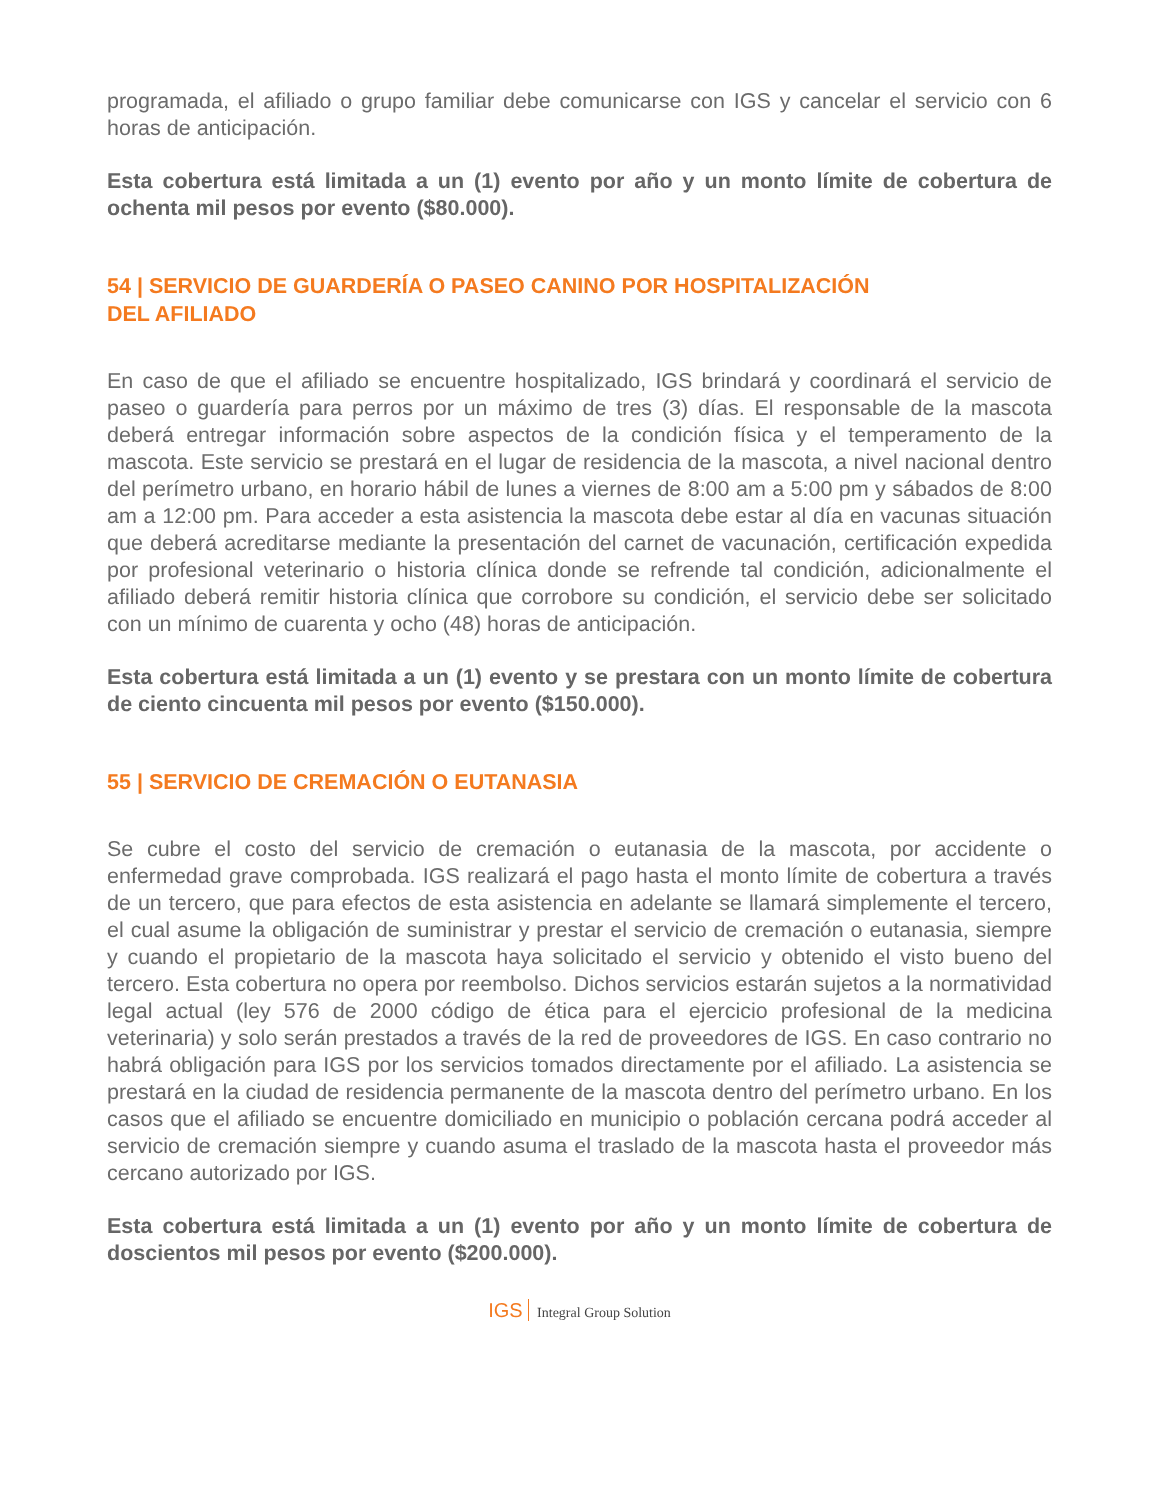programada, el afiliado o grupo familiar debe comunicarse con IGS y cancelar el servicio con 6 horas de anticipación.
Esta cobertura está limitada a un (1) evento por año y un monto límite de cobertura de ochenta mil pesos por evento ($80.000).
54 | SERVICIO DE GUARDERÍA O PASEO CANINO POR HOSPITALIZACIÓN
DEL AFILIADO
En caso de que el afiliado se encuentre hospitalizado, IGS brindará y coordinará el servicio de paseo o guardería para perros por un máximo de tres (3) días. El responsable de la mascota deberá entregar información sobre aspectos de la condición física y el temperamento de la mascota. Este servicio se prestará en el lugar de residencia de la mascota, a nivel nacional dentro del perímetro urbano, en horario hábil de lunes a viernes de 8:00 am a 5:00 pm y sábados de 8:00 am a 12:00 pm. Para acceder a esta asistencia la mascota debe estar al día en vacunas situación que deberá acreditarse mediante la presentación del carnet de vacunación, certificación expedida por profesional veterinario o historia clínica donde se refrende tal condición, adicionalmente el afiliado deberá remitir historia clínica que corrobore su condición, el servicio debe ser solicitado con un mínimo de cuarenta y ocho (48) horas de anticipación.
Esta cobertura está limitada a un (1) evento y se prestara con un monto límite de cobertura de ciento cincuenta mil pesos por evento ($150.000).
55 | SERVICIO DE CREMACIÓN O EUTANASIA
Se cubre el costo del servicio de cremación o eutanasia de la mascota, por accidente o enfermedad grave comprobada. IGS realizará el pago hasta el monto límite de cobertura a través de un tercero, que para efectos de esta asistencia en adelante se llamará simplemente el tercero, el cual asume la obligación de suministrar y prestar el servicio de cremación o eutanasia, siempre y cuando el propietario de la mascota haya solicitado el servicio y obtenido el visto bueno del tercero. Esta cobertura no opera por reembolso. Dichos servicios estarán sujetos a la normatividad legal actual (ley 576 de 2000 código de ética para el ejercicio profesional de la medicina veterinaria) y solo serán prestados a través de la red de proveedores de IGS. En caso contrario no habrá obligación para IGS por los servicios tomados directamente por el afiliado. La asistencia se prestará en la ciudad de residencia permanente de la mascota dentro del perímetro urbano. En los casos que el afiliado se encuentre domiciliado en municipio o población cercana podrá acceder al servicio de cremación siempre y cuando asuma el traslado de la mascota hasta el proveedor más cercano autorizado por IGS.
Esta cobertura está limitada a un (1) evento por año y un monto límite de cobertura de doscientos mil pesos por evento ($200.000).
IGS Integral Group Solution